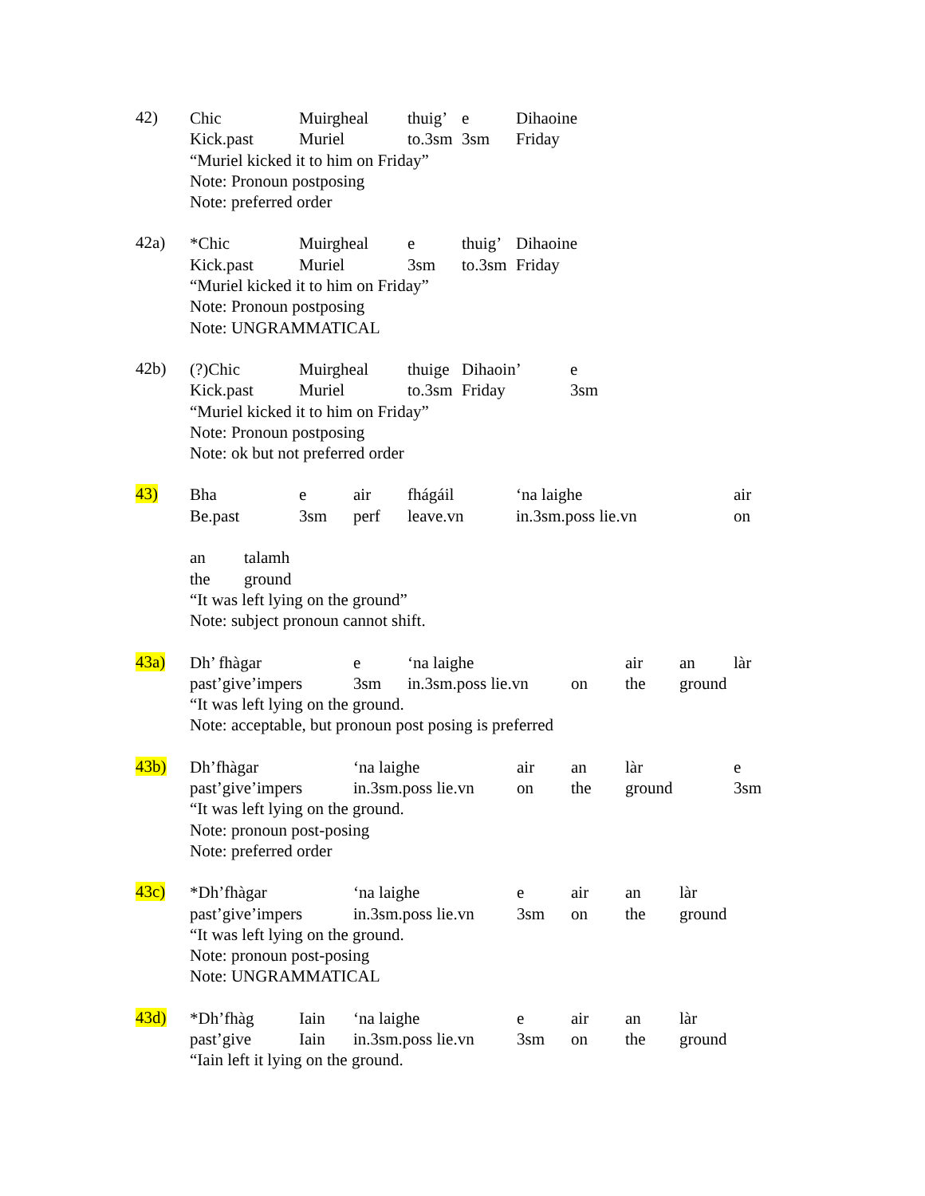42)
Chic Muirgheal thuig’ e Dihaoine
Kick.past Muriel to.3sm 3sm Friday
“Muriel kicked it to him on Friday”
Note: Pronoun postposing
Note: preferred order
42a)
*Chic Muirgheal e thuig’ Dihaoine
Kick.past Muriel 3sm to.3sm Friday
“Muriel kicked it to him on Friday”
Note: Pronoun postposing
Note: UNGRAMMATICAL
42b)
(?)Chic Muirgheal thuige Dihaoin’ e
Kick.past Muriel to.3sm Friday 3sm
“Muriel kicked it to him on Friday”
Note: Pronoun postposing
Note: ok but not preferred order
43)
Bha e air fhágáil ‘na laighe air
Be.past 3sm perf leave.vn in.3sm.poss lie.vn on
an talamh
the ground
“It was left lying on the ground”
Note: subject pronoun cannot shift.
43a)
Dh’ fhàgar e ‘na laighe air an làr
past’give’impers 3sm in.3sm.poss lie.vn on the ground
“It was left lying on the ground.
Note: acceptable, but pronoun post posing is preferred
43b)
Dh’fhàgar ‘na laighe air an làr e
past’give’impers in.3sm.poss lie.vn on the ground 3sm
“It was left lying on the ground.
Note: pronoun post-posing
Note: preferred order
43c)
*Dh’fhàgar ‘na laighe e air an làr
past’give’impers in.3sm.poss lie.vn 3sm on the ground
“It was left lying on the ground.
Note: pronoun post-posing
Note: UNGRAMMATICAL
43d)
*Dh’fhàg Iain ‘na laighe e air an làr
past’give Iain in.3sm.poss lie.vn 3sm on the ground
“Iain left it lying on the ground.